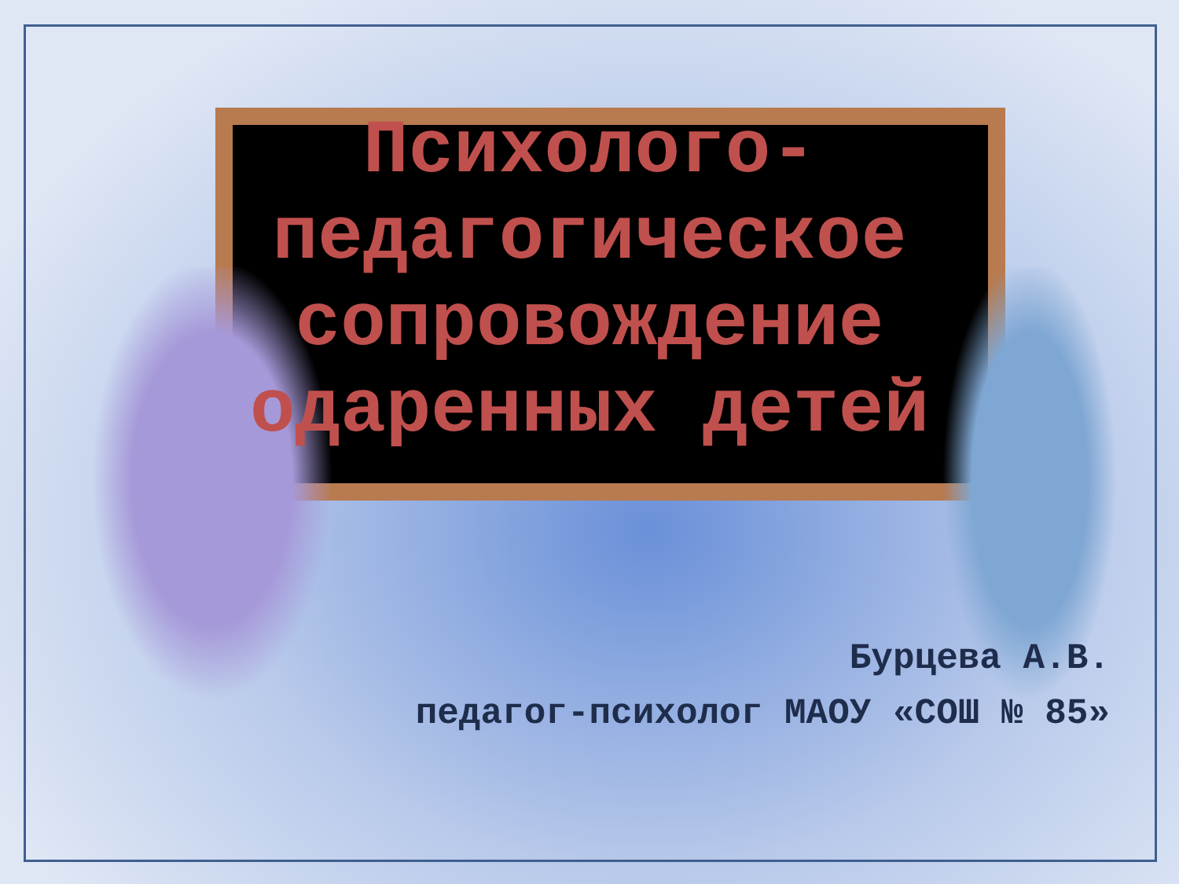Психолого-
педагогическое
сопровождение
одаренных детей
Бурцева А.В.
педагог-психолог МАОУ «СОШ № 85»